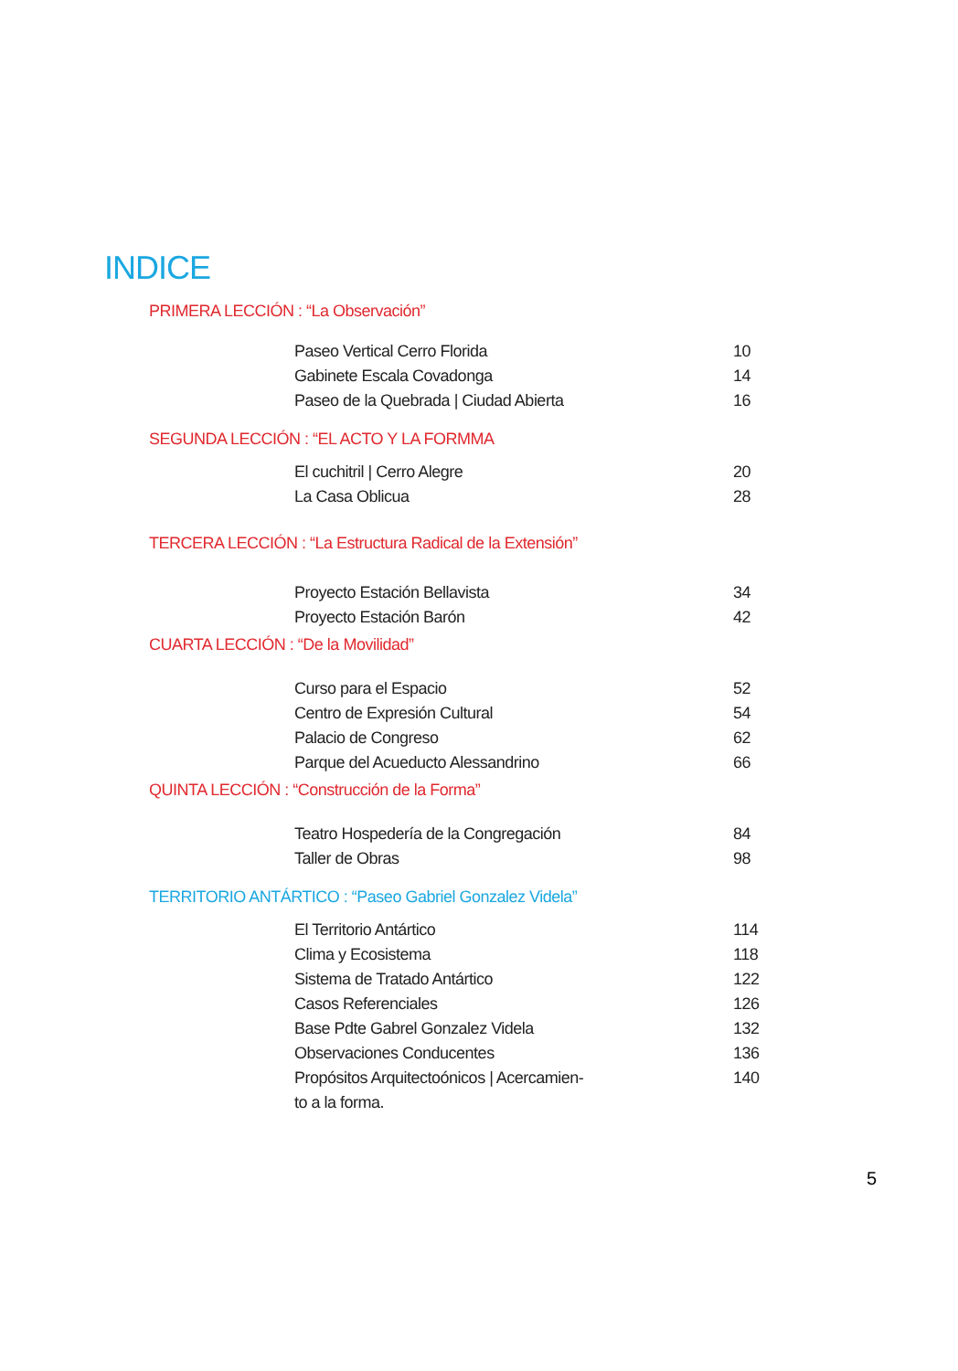INDICE
PRIMERA LECCIÓN : “La Observación”
Paseo Vertical Cerro Florida 10
Gabinete Escala Covadonga 14
Paseo de la Quebrada | Ciudad Abierta 16
SEGUNDA LECCIÓN : “EL ACTO Y LA FORMMA
El cuchitril | Cerro Alegre 20
La Casa Oblicua 28
TERCERA LECCIÓN : “La Estructura Radical de la Extensión”
Proyecto Estación Bellavista 34
Proyecto Estación Barón 42
CUARTA LECCIÓN : “De la Movilidad”
Curso para el Espacio 52
Centro de Expresión Cultural 54
Palacio de Congreso 62
Parque del Acueducto Alessandrino 66
QUINTA LECCIÓN : “Construcción de la Forma”
Teatro Hospedería de la Congregación 84
Taller de Obras 98
TERRITORIO ANTÁRTICO : “Paseo Gabriel Gonzalez Videla”
El Territorio Antártico 114
Clima y Ecosistema 118
Sistema de Tratado Antártico 122
Casos Referenciales 126
Base Pdte Gabrel Gonzalez Videla 132
Observaciones Conducentes 136
Propósitos Arquitectoónicos | Acercamien-
to a la forma. 140
5